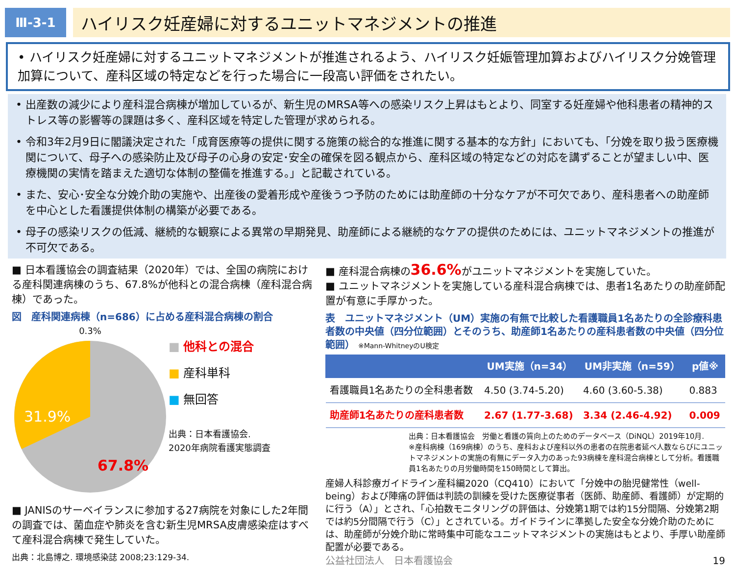Ⅲ-3-1
ハイリスク妊産婦に対するユニットマネジメントの推進
• ハイリスク妊産婦に対するユニットマネジメントが推進されるよう、ハイリスク妊娠管理加算およびハイリスク分娩管理加算について、産科区域の特定などを行った場合に一段高い評価をされたい。
• 出産数の減少により産科混合病棟が増加しているが、新生児のMRSA等への感染リスク上昇はもとより、同室する妊産婦や他科患者の精神的ストレス等の影響等の課題は多く、産科区域を特定した管理が求められる。
• 令和3年2月9日に閣議決定された「成育医療等の提供に関する施策の総合的な推進に関する基本的な方針」においても、「分娩を取り扱う医療機関について、母子への感染防止及び母子の心身の安定･安全の確保を図る観点から、産科区域の特定などの対応を講ずることが望ましい中、医療機関の実情を踏まえた適切な体制の整備を推進する。」と記載されている。
• また、安心･安全な分娩介助の実施や、出産後の愛着形成や産後うつ予防のためには助産師の十分なケアが不可欠であり、産科患者への助産師を中心とした看護提供体制の構築が必要である。
• 母子の感染リスクの低減、継続的な観察による異常の早期発見、助産師による継続的なケアの提供のためには、ユニットマネジメントの推進が不可欠である。
■ 日本看護協会の調査結果（2020年）では、全国の病院における産科関連病棟のうち、67.8%が他科との混合病棟（産科混合病棟）であった。
図　産科関連病棟（n=686）に占める産科混合病棟の割合
0.3%
31.9%
67.8%
■ 他科との混合
■ 産科単科
■ 無回答
出典：日本看護協会.
2020年病院看護実態調査
■ JANISのサーベイランスに参加する27病院を対象にした2年間の調査では、菌血症や肺炎を含む新生児MRSA皮膚感染症はすべて産科混合病棟で発生していた。
出典：北島博之. 環境感染誌 2008;23:129-34.
■ 産科混合病棟の36.6% がユニットマネジメントを実施していた。
■ ユニットマネジメントを実施している産科混合病棟では、患者1名あたりの助産師配置が有意に手厚かった。
表　ユニットマネジメント（UM）実施の有無で比較した看護職員1名あたりの全診療科患者数の中央値（四分位範囲）とそのうち、助産師1名あたりの産科患者数の中央値（四分位範囲） ※Mann-WhitneyのU検定
| | UM実施（n=34） | UM非実施（n=59） | p値※ |
| --- | --- | --- | --- |
| 看護職員1名あたりの全科患者数 | 4.50 (3.74-5.20) | 4.60 (3.60-5.38) | 0.883 |
| 助産師1名あたりの産科患者数 | 2.67 (1.77-3.68) | 3.34 (2.46-4.92) | 0.009 |
出典：日本看護協会　労働と看護の質向上のためのデータベース（DiNQL）2019年10月.
※産科病棟（169病棟）のうち、産科および産科以外の患者の在院患者延べ人数ならびにユニットマネジメントの実施の有無にデータ入力のあった93病棟を産科混合病棟として分析。看護職員1名あたりの月労働時間を150時間として算出。
産婦人科診療ガイドライン産科編2020（CQ410）において「分娩中の胎児健常性（well-being）および陣痛の評価は判読の訓練を受けた医療従事者（医師、助産師、看護師）が定期的に行う（A）」とされ、「心拍数モニタリングの評価は、分娩第1期では約15分間隔、分娩第2期では約5分間隔で行う（C）」とされている。ガイドラインに準拠した安全な分娩介助のためには、助産師が分娩介助に常時集中可能なユニットマネジメントの実施はもとより、手厚い助産師配置が必要である。
公益社団法人　日本看護協会 19